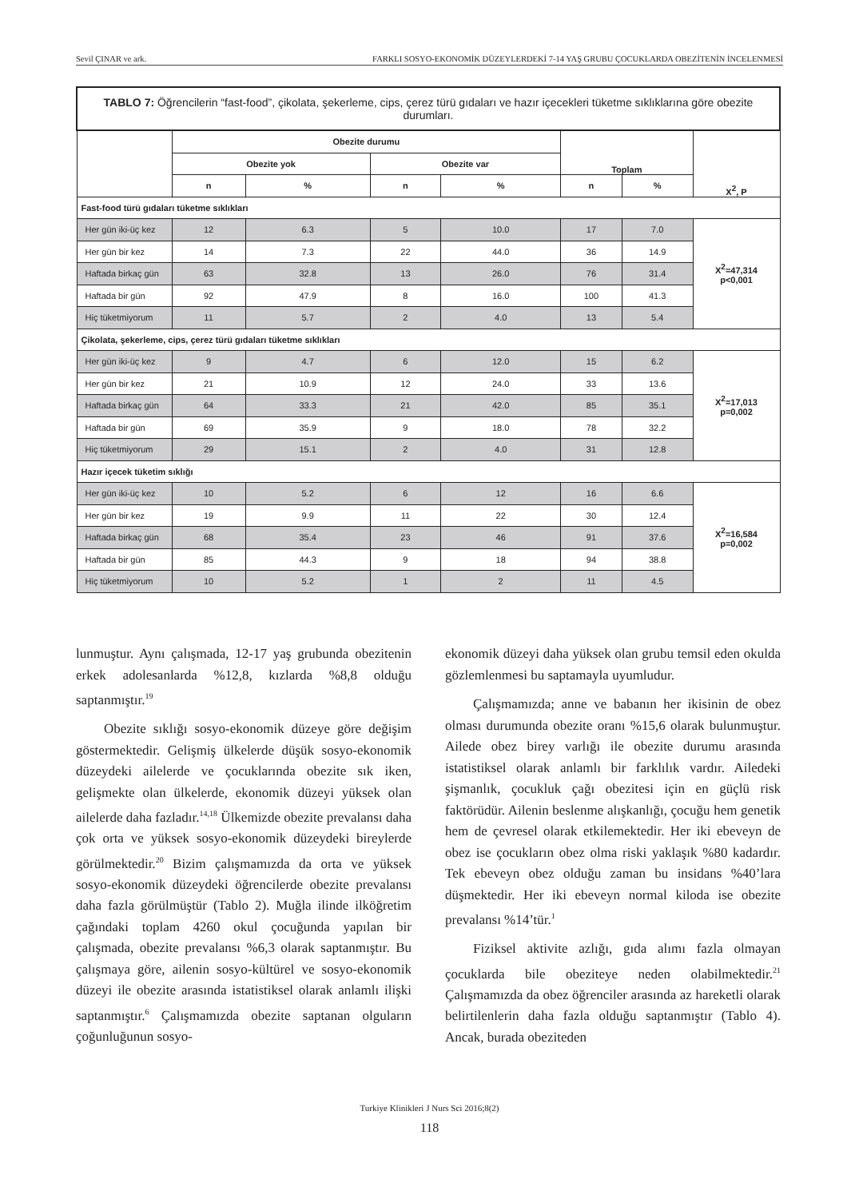Sevil ÇINAR ve ark. FARKLI SOSYO-EKONOMİK DÜZEYLERDEKİ 7-14 YAŞ GRUBU ÇOCUKLARDA OBEZİTENİN İNCELENMESİ
| TABLO 7: Öğrencilerin “fast-food”, çikolata, şekerleme, cips, çerez türü gıdaları ve hazır içecekleri tüketme sıklıklarına göre obezite durumları. | | | | | | | |
| --- | --- | --- | --- | --- | --- | --- | --- |
| | Obezite durumu | | | | Toplam | | X<sup>2</sup>, P |
| | Obezite yok | | Obezite var | | | | |
| | n | % | n | % | n | % | |
| Fast-food türü gıdaları tüketme sıklıkları | | | | | | | |
| Her gün iki-üç kez | 12 | 6.3 | 5 | 10.0 | 17 | 7.0 | X<sup>2</sup>=47,314 p<0,001 |
| Her gün bir kez | 14 | 7.3 | 22 | 44.0 | 36 | 14.9 | |
| Haftada birkaç gün | 63 | 32.8 | 13 | 26.0 | 76 | 31.4 | |
| Haftada bir gün | 92 | 47.9 | 8 | 16.0 | 100 | 41.3 | |
| Hiç tüketmiyorum | 11 | 5.7 | 2 | 4.0 | 13 | 5.4 | |
| Çikolata, şekerleme, cips, çerez türü gıdaları tüketme sıklıkları | | | | | | | |
| Her gün iki-üç kez | 9 | 4.7 | 6 | 12.0 | 15 | 6.2 | X<sup>2</sup>=17,013 p=0,002 |
| Her gün bir kez | 21 | 10.9 | 12 | 24.0 | 33 | 13.6 | |
| Haftada birkaç gün | 64 | 33.3 | 21 | 42.0 | 85 | 35.1 | |
| Haftada bir gün | 69 | 35.9 | 9 | 18.0 | 78 | 32.2 | |
| Hiç tüketmiyorum | 29 | 15.1 | 2 | 4.0 | 31 | 12.8 | |
| Hazır içecek tüketim sıklığı | | | | | | | |
| Her gün iki-üç kez | 10 | 5.2 | 6 | 12 | 16 | 6.6 | X<sup>2</sup>=16,584 p=0,002 |
| Her gün bir kez | 19 | 9.9 | 11 | 22 | 30 | 12.4 | |
| Haftada birkaç gün | 68 | 35.4 | 23 | 46 | 91 | 37.6 | |
| Haftada bir gün | 85 | 44.3 | 9 | 18 | 94 | 38.8 | |
| Hiç tüketmiyorum | 10 | 5.2 | 1 | 2 | 11 | 4.5 | |
lunmuştur. Aynı çalışmada, 12-17 yaş grubunda obezitenin erkek adolesanlarda %12,8, kızlarda %8,8 olduğu saptanmıştır.<sup>19</sup>
Obezite sıklığı sosyo-ekonomik düzeye göre değişim göstermektedir. Gelişmiş ülkelerde düşük sosyo-ekonomik düzeydeki ailelerde ve çocuklarında obezite sık iken, gelişmekte olan ülkelerde, ekonomik düzeyi yüksek olan ailelerde daha fazladır.<sup>14,18</sup> Ülkemizde obezite prevalansı daha çok orta ve yüksek sosyo-ekonomik düzeydeki bireylerde görülmektedir.<sup>20</sup> Bizim çalışmamızda da orta ve yüksek sosyo-ekonomik düzeydeki öğrencilerde obezite prevalansı daha fazla görülmüştür (Tablo 2). Muğla ilinde ilköğretim çağındaki toplam 4260 okul çocuğunda yapılan bir çalışmada, obezite prevalansı %6,3 olarak saptanmıştır. Bu çalışmaya göre, ailenin sosyo-kültürel ve sosyo-ekonomik düzeyi ile obezite arasında istatistiksel olarak anlamlı ilişki saptanmıştır.<sup>6</sup> Çalışmamızda obezite saptanan olguların çoğunluğunun sosyo-
ekonomik düzeyi daha yüksek olan grubu temsil eden okulda gözlemlenmesi bu saptamayla uyumludur.
Çalışmamızda; anne ve babanın her ikisinin de obez olması durumunda obezite oranı %15,6 olarak bulunmuştur. Ailede obez birey varlığı ile obezite durumu arasında istatistiksel olarak anlamlı bir farklılık vardır. Ailedeki şişmanlık, çocukluk çağı obezitesi için en güçlü risk faktörüdür. Ailenin beslenme alışkanlığı, çocuğu hem genetik hem de çevresel olarak etkilemektedir. Her iki ebeveyn de obez ise çocukların obez olma riski yaklaşık %80 kadardır. Tek ebeveyn obez olduğu zaman bu insidans %40’lara düşmektedir. Her iki ebeveyn normal kiloda ise obezite prevalansı %14’tür.<sup>1</sup>
Fiziksel aktivite azlığı, gıda alımı fazla olmayan çocuklarda bile obeziteye neden olabilmektedir.<sup>21</sup> Çalışmamızda da obez öğrenciler arasında az hareketli olarak belirtilenlerin daha fazla olduğu saptanmıştır (Tablo 4). Ancak, burada obeziteden
Turkiye Klinikleri J Nurs Sci 2016;8(2)
118